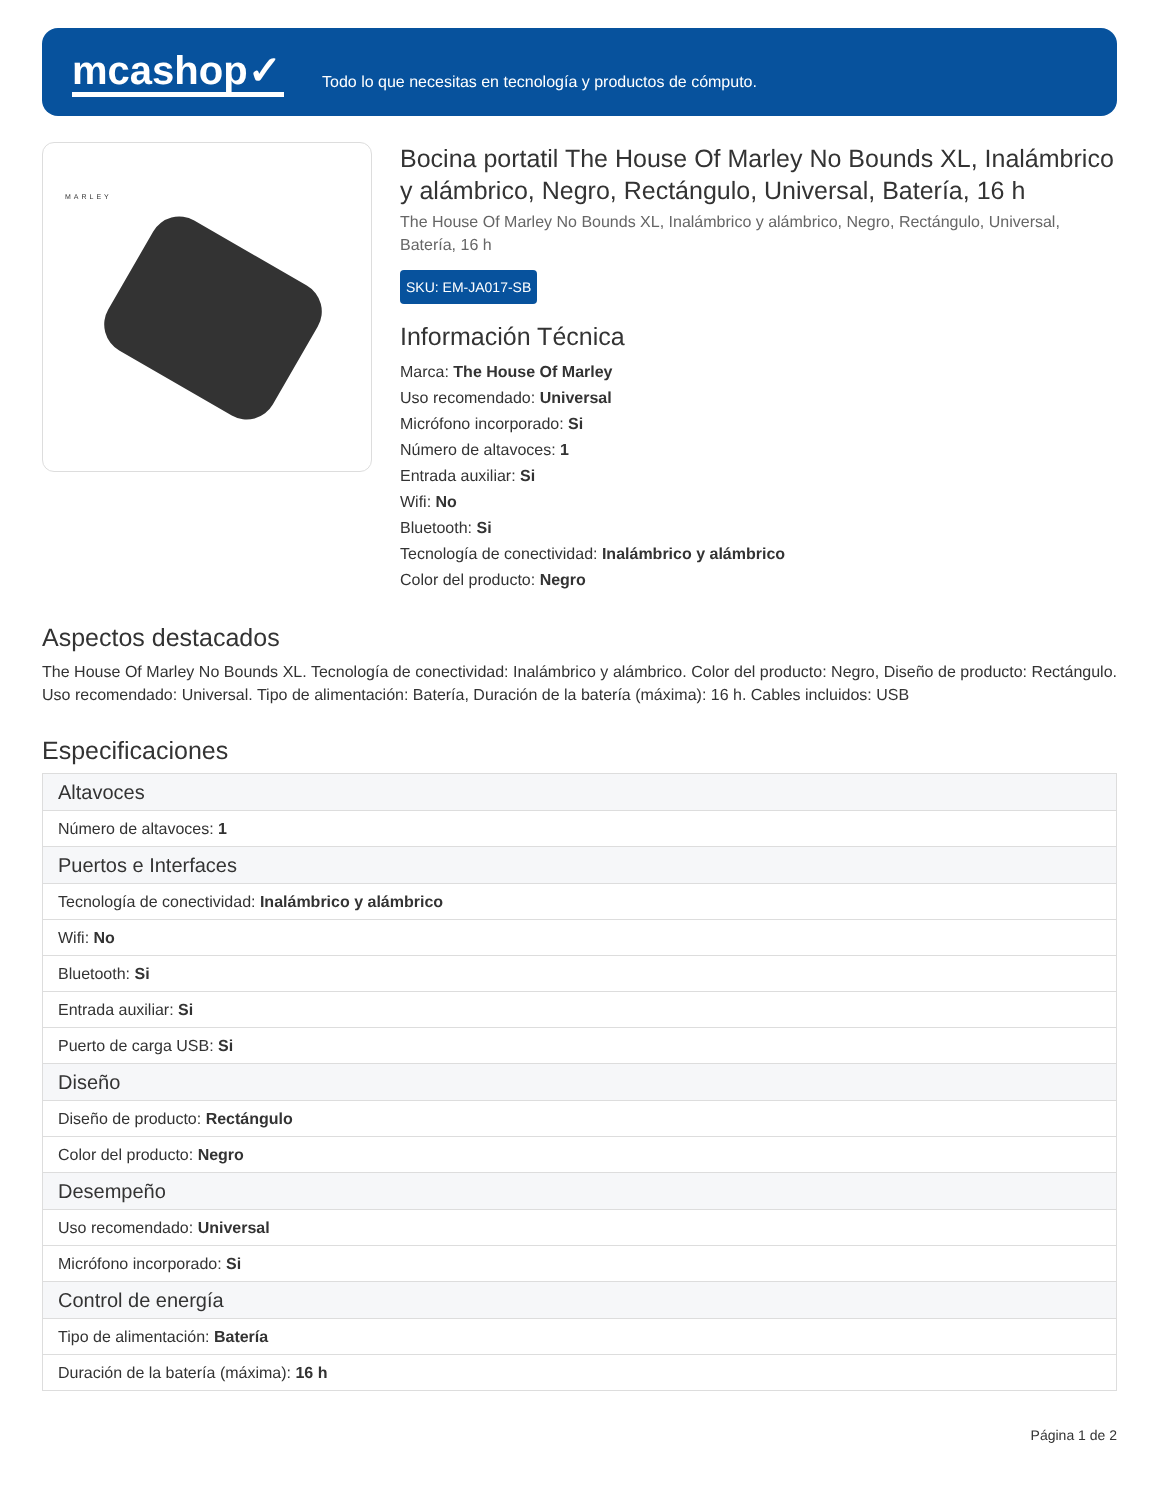mcashop✓
Todo lo que necesitas en tecnología y productos de cómputo.
MARLEY
Bocina portatil The House Of Marley No Bounds XL, Inalámbrico y alámbrico, Negro, Rectángulo, Universal, Batería, 16 h
The House Of Marley No Bounds XL, Inalámbrico y alámbrico, Negro, Rectángulo, Universal, Batería, 16 h
SKU: EM-JA017-SB
Información Técnica
Marca: The House Of Marley
Uso recomendado: Universal
Micrófono incorporado: Si
Número de altavoces: 1
Entrada auxiliar: Si
Wifi: No
Bluetooth: Si
Tecnología de conectividad: Inalámbrico y alámbrico
Color del producto: Negro
Aspectos destacados
The House Of Marley No Bounds XL. Tecnología de conectividad: Inalámbrico y alámbrico. Color del producto: Negro, Diseño de producto: Rectángulo. Uso recomendado: Universal. Tipo de alimentación: Batería, Duración de la batería (máxima): 16 h. Cables incluidos: USB
Especificaciones
| Altavoces |
| --- |
| Número de altavoces: 1 |
| Puertos e Interfaces |
| Tecnología de conectividad: Inalámbrico y alámbrico |
| Wifi: No |
| Bluetooth: Si |
| Entrada auxiliar: Si |
| Puerto de carga USB: Si |
| Diseño |
| Diseño de producto: Rectángulo |
| Color del producto: Negro |
| Desempeño |
| Uso recomendado: Universal |
| Micrófono incorporado: Si |
| Control de energía |
| Tipo de alimentación: Batería |
| Duración de la batería (máxima): 16 h |
Página 1 de 2